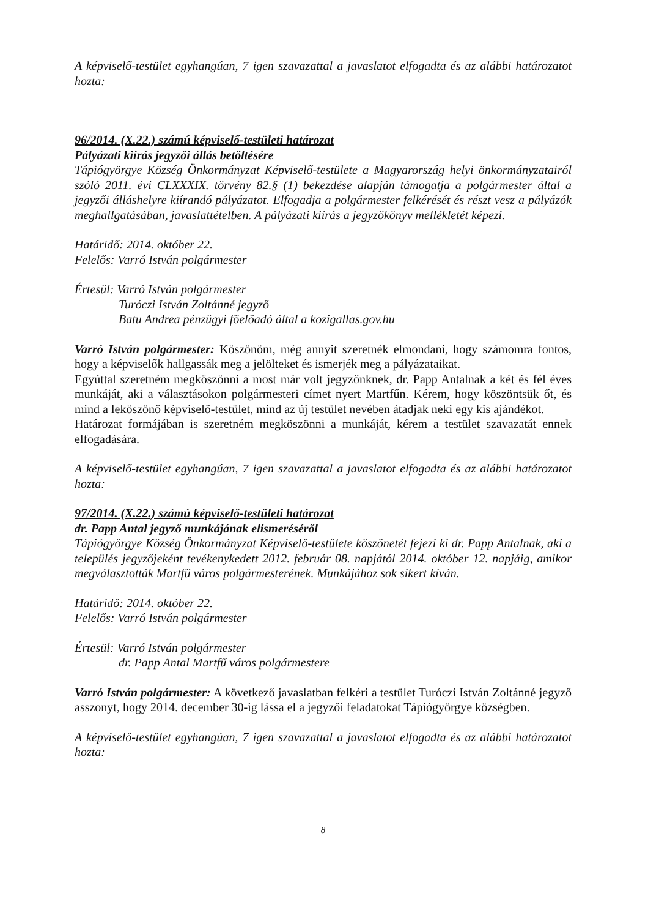A képviselő-testület egyhangúan, 7 igen szavazattal a javaslatot elfogadta és az alábbi határozatot hozta:
96/2014. (X.22.) számú képviselő-testületi határozat
Pályázati kiírás jegyzői állás betöltésére
Tápiógyörgye Község Önkormányzat Képviselő-testülete a Magyarország helyi önkormányzatairól szóló 2011. évi CLXXXIX. törvény 82.§ (1) bekezdése alapján támogatja a polgármester által a jegyzői álláshelyre kiírandó pályázatot. Elfogadja a polgármester felkérését és részt vesz a pályázók meghallgatásában, javaslattételben. A pályázati kiírás a jegyzőkönyv mellékletét képezi.
Határidő: 2014. október 22.
Felelős: Varró István polgármester
Értesül: Varró István polgármester
Turóczi István Zoltánné jegyző
Batu Andrea pénzügyi főelőadó által a kozigallas.gov.hu
Varró István polgármester: Köszönöm, még annyit szeretnék elmondani, hogy számomra fontos, hogy a képviselők hallgassák meg a jelölteket és ismerjék meg a pályázataikat.
Egyúttal szeretném megköszönni a most már volt jegyzőnknek, dr. Papp Antalnak a két és fél éves munkáját, aki a választásokon polgármesteri címet nyert Martfűn. Kérem, hogy köszöntsük őt, és mind a leköszönő képviselő-testület, mind az új testület nevében átadjak neki egy kis ajándékot.
Határozat formájában is szeretném megköszönni a munkáját, kérem a testület szavazatát ennek elfogadására.
A képviselő-testület egyhangúan, 7 igen szavazattal a javaslatot elfogadta és az alábbi határozatot hozta:
97/2014. (X.22.) számú képviselő-testületi határozat
dr. Papp Antal jegyző munkájának elismeréséről
Tápiógyörgye Község Önkormányzat Képviselő-testülete köszönetét fejezi ki dr. Papp Antalnak, aki a település jegyzőjeként tevékenykedett 2012. február 08. napjától 2014. október 12. napjáig, amikor megválasztották Martfű város polgármesterének. Munkájához sok sikert kíván.
Határidő: 2014. október 22.
Felelős: Varró István polgármester
Értesül: Varró István polgármester
dr. Papp Antal Martfű város polgármestere
Varró István polgármester: A következő javaslatban felkéri a testület Turóczi István Zoltánné jegyző asszonyt, hogy 2014. december 30-ig lássa el a jegyzői feladatokat Tápiógyörgye községben.
A képviselő-testület egyhangúan, 7 igen szavazattal a javaslatot elfogadta és az alábbi határozatot hozta:
8